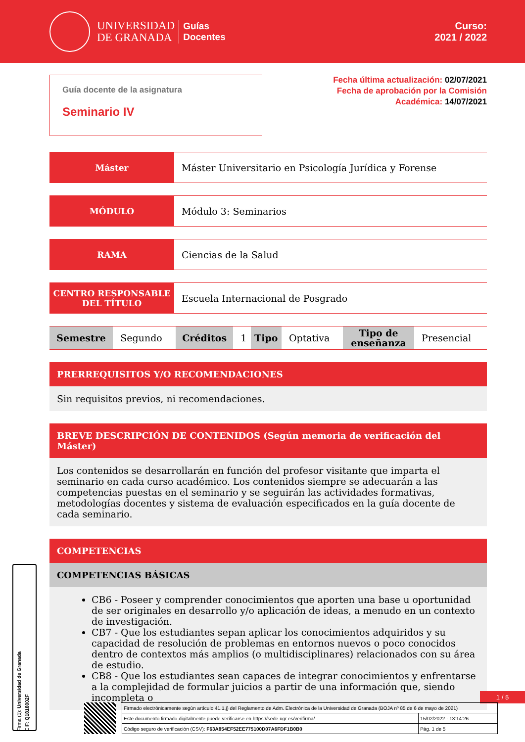UNIVERSIDAD
DE GRANADA
Guías
Docentes
Curso:
2021 / 2022
Guía docente de la asignatura
Seminario IV
Fecha última actualización: 02/07/2021
Fecha de aprobación por la Comisión
Académica: 14/07/2021
Máster Máster Universitario en Psicología Jurídica y Forense
MÓDULO Módulo 3: Seminarios
RAMA Ciencias de la Salud
CENTRO RESPONSABLE
DEL TÍTULO
Escuela Internacional de Posgrado
| Semestre | Segundo | Créditos | 1 | Tipo | Optativa | Tipo de enseñanza | Presencial |
PRERREQUISITOS Y/O RECOMENDACIONES
Sin requisitos previos, ni recomendaciones.
BREVE DESCRIPCIÓN DE CONTENIDOS (Según memoria de verificación del Máster)
Los contenidos se desarrollarán en función del profesor visitante que imparta el seminario en cada curso académico. Los contenidos siempre se adecuarán a las competencias puestas en el seminario y se seguirán las actividades formativas, metodologías docentes y sistema de evaluación especificados en la guía docente de cada seminario.
COMPETENCIAS
COMPETENCIAS BÁSICAS
CB6 - Poseer y comprender conocimientos que aporten una base u oportunidad de ser originales en desarrollo y/o aplicación de ideas, a menudo en un contexto de investigación.
CB7 - Que los estudiantes sepan aplicar los conocimientos adquiridos y su capacidad de resolución de problemas en entornos nuevos o poco conocidos dentro de contextos más amplios (o multidisciplinares) relacionados con su área de estudio.
CB8 - Que los estudiantes sean capaces de integrar conocimientos y enfrentarse a la complejidad de formular juicios a partir de una información que, siendo incompleta o
1 / 5
Firma (1): Universidad de Granada
CIF: Q1818002F
| Firmado electrónicamente según artículo 41.1.j) del Reglamento de Adm. Electrónica de la Universidad de Granada (BOJA nº 85 de 6 de mayo de 2021) | |
| Este documento firmado digitalmente puede verificarse en https://sede.ugr.es/verifirma/ | 15/02/2022 - 13:14:26 |
| Código seguro de verificación (CSV): F63A854EF52EE775100D07A6FDF1B0B0 | Pág. 1 de 5 |